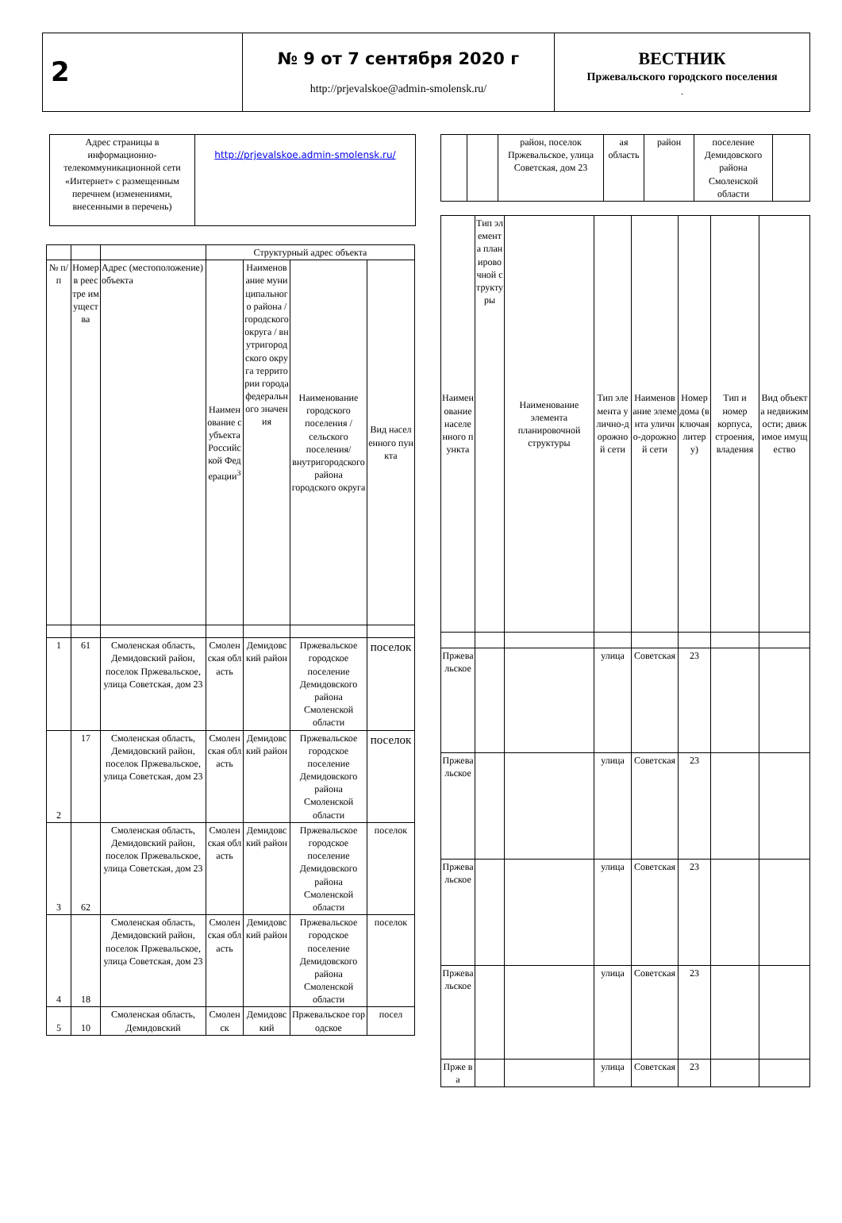| 2 | № 9 от 7 сентября 2020 г http://prjevalskoe@admin-smolensk.ru/ | ВЕСТНИК Пржевальского городского поселения . |
| Адрес страницы в информационно-телекоммуникационной сети «Интернет» с размещенным перечнем (изменениями, внесенными в перечень) | http://prjevalskoe.admin-smolensk.ru/ |
| | | | Структурный адрес объекта | | | |
| № п/п | Номер в реестре имущества | Адрес (местоположение) объекта | Наименование субъекта Российской Федерации<sup>3</sup> | Наименование муниципального района / городского округа / внутригородского округа территории города федерального значения | Наименование городского поселения / сельского поселения/ внутригородского района городского округа | Вид населенного пункта |
| 1 | 61 | Смоленская область, Демидовский район, поселок Пржевальское, улица Советская, дом 23 | Смоленская область | Демидовский район | Пржевальское городское поселение Демидовского района Смоленской области | поселок |
| 2 | 17 | Смоленская область, Демидовский район, поселок Пржевальское, улица Советская, дом 23 | Смоленская область | Демидовский район | Пржевальское городское поселение Демидовского района Смоленской области | поселок |
| 3 | 62 | Смоленская область, Демидовский район, поселок Пржевальское, улица Советская, дом 23 | Смоленская область | Демидовский район | Пржевальское городское поселение Демидовского района Смоленской области | поселок |
| 4 | 18 | Смоленская область, Демидовский район, поселок Пржевальское, улица Советская, дом 23 | Смоленская область | Демидовский район | Пржевальское городское поселение Демидовского района Смоленской области | поселок |
| 5 | 10 | Смоленская область, Демидовский | Смоленск | Демидовский | Пржевальское городское | посел |
| | | район, поселок Пржевальское, улица Советская, дом 23 | ая область | район | поселение Демидовского района Смоленской области | |
| Наименование населенного пункта | Тип элемента планировочной структуры | Наименование элемента планировочной структуры | Тип элемента улично-дорожной сети | Наименование элемента улично-дорожной сети | Номер дома (включая литеру) | Тип и номер корпуса, строения, владения | Вид объекта недвижимости; движимое имущество |
| Пржевальское | | | улица | Советская | 23 | | |
| Пржевальское | | | улица | Советская | 23 | | |
| Пржевальское | | | улица | Советская | 23 | | |
| Пржевальское | | | улица | Советская | 23 | | |
| Прже ва | | | улица | Советская | 23 | | |